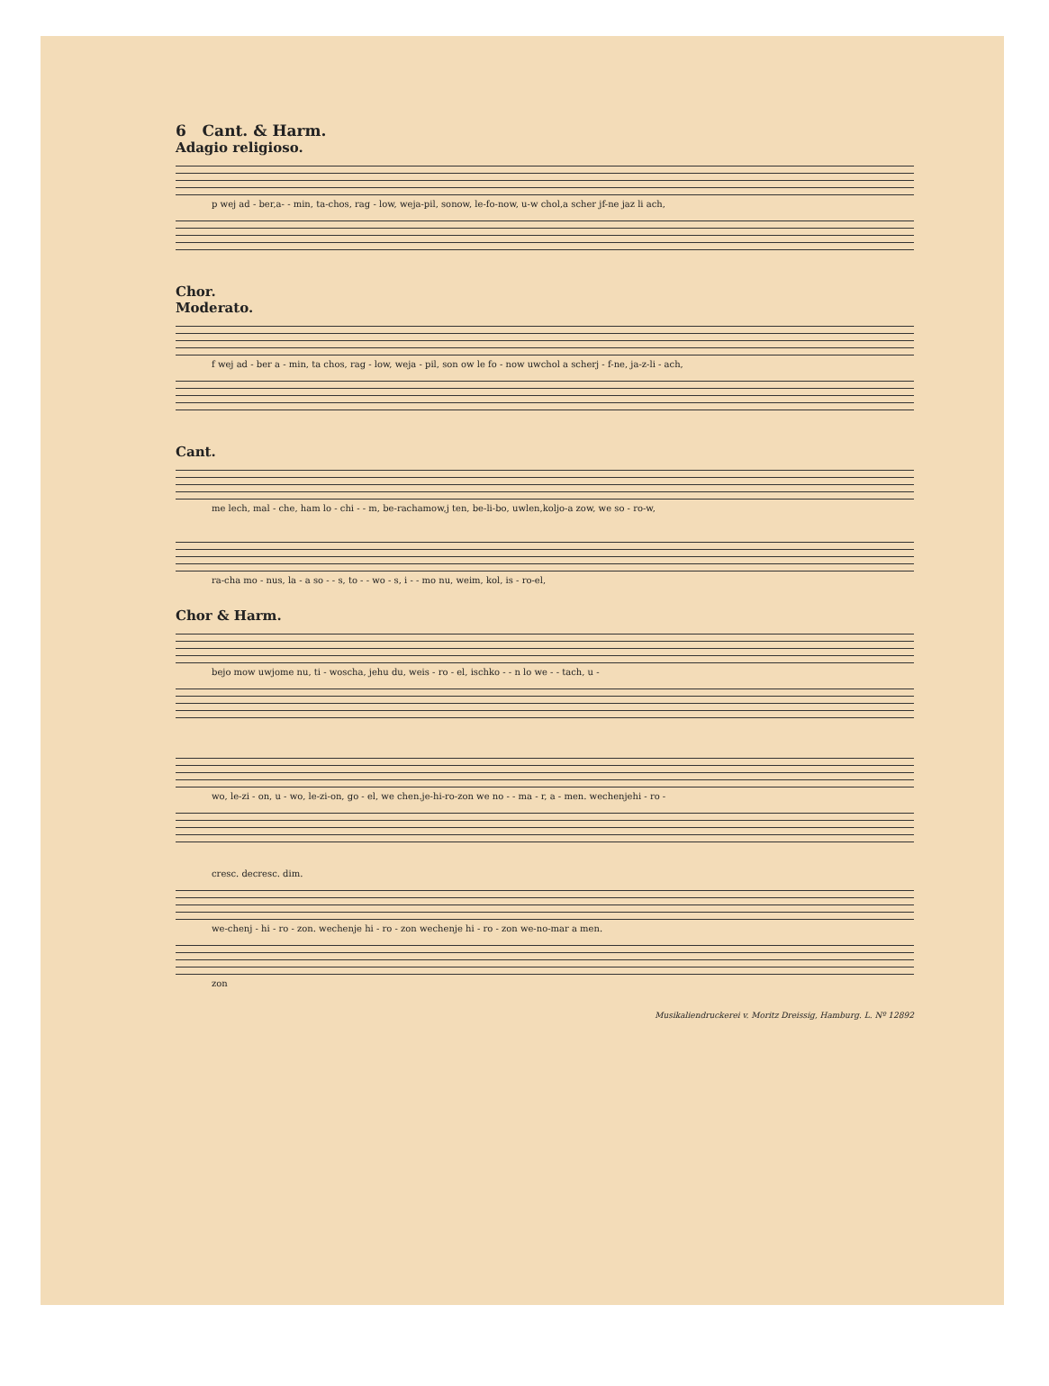6 Cant. & Harm.
Adagio religioso.
p wej ad - ber,a- - min, ta-chos, rag - low, weja-pil, sonow, le-fo-now, u-w chol,a scher jf-ne jaz li ach,
Chor.
Moderato.
f wej ad - ber a - min, ta chos, rag - low, weja - pil, son ow le fo - now uwchol a scherj - f-ne, ja-z-li - ach,
Cant.
me lech, mal - che, ham lo - chi - - m, be-rachamow,j ten, be-li-bo, uwlen,koljo-a zow, we so - ro-w,
ra-cha mo - nus, la - a so - - s, to - - wo - s, i - - mo nu, weim, kol, is - ro-el,
Chor & Harm.
bejo mow uwjome nu, ti - woscha, jehu du, weis - ro - el, ischko - - n lo we - - tach, u -
wo, le-zi - on, u - wo, le-zi-on, go - el, we chen.je-hi-ro-zon we no - - ma - r, a - men. wechenjehi - ro -
cresc. decresc. dim.
we-chenj - hi - ro - zon. wechenje hi - ro - zon wechenje hi - ro - zon we-no-mar a men.
zon
Musikaliendruckerei v. Moritz Dreissig, Hamburg. L. Nº 12892